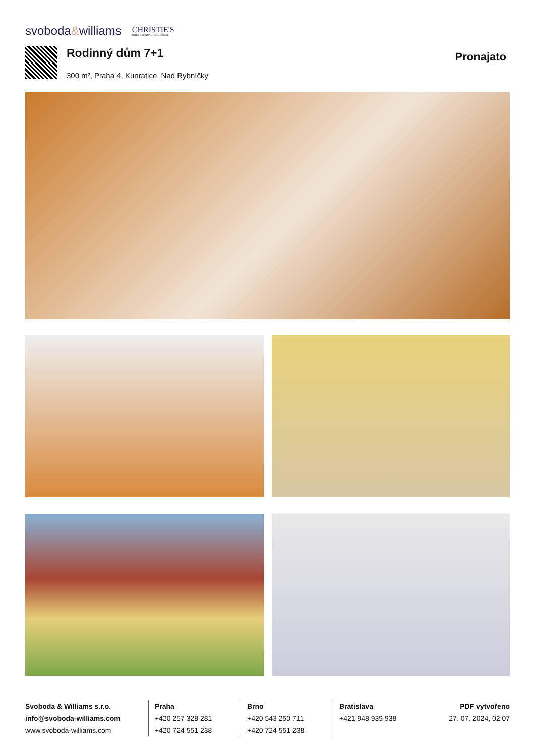svoboda&williams
CHRISTIE'S
INTERNATIONAL REAL ESTATE
Rodinný dům 7+1
300 m², Praha 4, Kunratice, Nad Rybníčky
Pronajato
Svoboda & Williams s.r.o.
info@svoboda-williams.com
www.svoboda-williams.com
Praha
+420 257 328 281
+420 724 551 238
Brno
+420 543 250 711
+420 724 551 238
Bratislava
+421 948 939 938
PDF vytvořeno
27. 07. 2024, 02:07